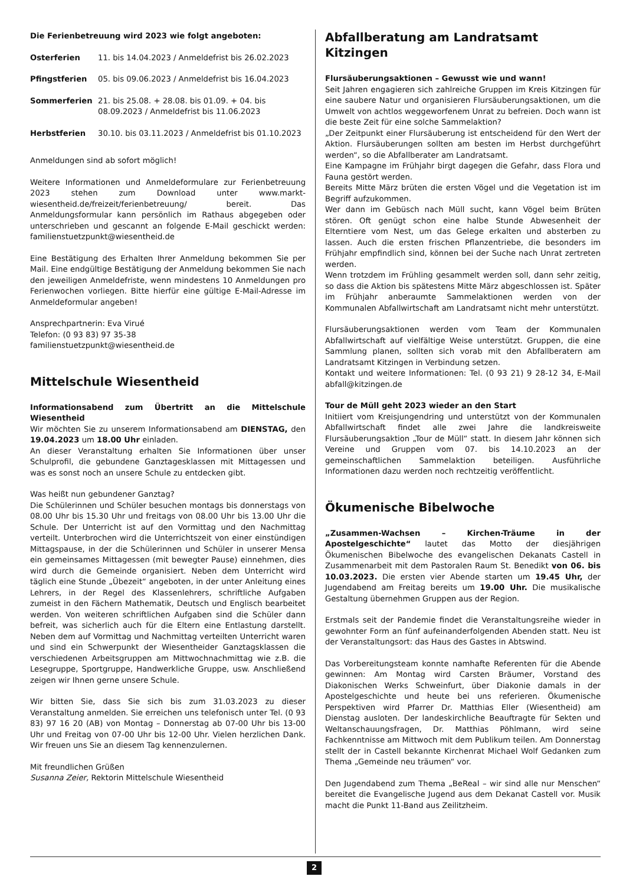Die Ferienbetreuung wird 2023 wie folgt angeboten:
| Osterferien | 11. bis 14.04.2023 / Anmeldefrist bis 26.02.2023 |
| Pfingstferien | 05. bis 09.06.2023 / Anmeldefrist bis 16.04.2023 |
| Sommerferien | 21. bis 25.08. + 28.08. bis 01.09. + 04. bis 08.09.2023 / Anmeldefrist bis 11.06.2023 |
| Herbstferien | 30.10. bis 03.11.2023 / Anmeldefrist bis 01.10.2023 |
Anmeldungen sind ab sofort möglich!
Weitere Informationen und Anmeldeformulare zur Ferienbetreuung 2023 stehen zum Download unter www.markt-wiesentheid.de/freizeit/ferienbetreuung/ bereit. Das Anmeldungsformular kann persönlich im Rathaus abgegeben oder unterschrieben und gescannt an folgende E-Mail geschickt werden: familienstuetzpunkt@wiesentheid.de
Eine Bestätigung des Erhalten Ihrer Anmeldung bekommen Sie per Mail. Eine endgültige Bestätigung der Anmeldung bekommen Sie nach den jeweiligen Anmeldefriste, wenn mindestens 10 Anmeldungen pro Ferienwochen vorliegen. Bitte hierfür eine gültige E-Mail-Adresse im Anmeldeformular angeben!
Ansprechpartnerin: Eva Virué
Telefon: (0 93 83) 97 35-38
familienstuetzpunkt@wiesentheid.de
Mittelschule Wiesentheid
Informationsabend zum Übertritt an die Mittelschule Wiesentheid
Wir möchten Sie zu unserem Informationsabend am DIENSTAG, den 19.04.2023 um 18.00 Uhr einladen.
An dieser Veranstaltung erhalten Sie Informationen über unser Schulprofil, die gebundene Ganztagesklassen mit Mittagessen und was es sonst noch an unsere Schule zu entdecken gibt.
Was heißt nun gebundener Ganztag?
Die Schülerinnen und Schüler besuchen montags bis donnerstags von 08.00 Uhr bis 15.30 Uhr und freitags von 08.00 Uhr bis 13.00 Uhr die Schule. Der Unterricht ist auf den Vormittag und den Nachmittag verteilt. Unterbrochen wird die Unterrichtszeit von einer einstündigen Mittagspause, in der die Schülerinnen und Schüler in unserer Mensa ein gemeinsames Mittagessen (mit bewegter Pause) einnehmen, dies wird durch die Gemeinde organisiert. Neben dem Unterricht wird täglich eine Stunde „Übezeit“ angeboten, in der unter Anleitung eines Lehrers, in der Regel des Klassenlehrers, schriftliche Aufgaben zumeist in den Fächern Mathematik, Deutsch und Englisch bearbeitet werden. Von weiteren schriftlichen Aufgaben sind die Schüler dann befreit, was sicherlich auch für die Eltern eine Entlastung darstellt. Neben dem auf Vormittag und Nachmittag verteilten Unterricht waren und sind ein Schwerpunkt der Wiesentheider Ganztagsklassen die verschiedenen Arbeitsgruppen am Mittwochnachmittag wie z.B. die Lesegruppe, Sportgruppe, Handwerkliche Gruppe, usw. Anschließend zeigen wir Ihnen gerne unsere Schule.
Wir bitten Sie, dass Sie sich bis zum 31.03.2023 zu dieser Veranstaltung anmelden. Sie erreichen uns telefonisch unter Tel. (0 93 83) 97 16 20 (AB) von Montag – Donnerstag ab 07-00 Uhr bis 13-00 Uhr und Freitag von 07-00 Uhr bis 12-00 Uhr. Vielen herzlichen Dank. Wir freuen uns Sie an diesem Tag kennenzulernen.
Mit freundlichen Grüßen
Susanna Zeier, Rektorin Mittelschule Wiesentheid
Abfallberatung am Landratsamt Kitzingen
Flursäuberungsaktionen – Gewusst wie und wann!
Seit Jahren engagieren sich zahlreiche Gruppen im Kreis Kitzingen für eine saubere Natur und organisieren Flursäuberungsaktionen, um die Umwelt von achtlos weggeworfenem Unrat zu befreien. Doch wann ist die beste Zeit für eine solche Sammelaktion?
„Der Zeitpunkt einer Flursäuberung ist entscheidend für den Wert der Aktion. Flursäuberungen sollten am besten im Herbst durchgeführt werden“, so die Abfallberater am Landratsamt.
Eine Kampagne im Frühjahr birgt dagegen die Gefahr, dass Flora und Fauna gestört werden.
Bereits Mitte März brüten die ersten Vögel und die Vegetation ist im Begriff aufzukommen.
Wer dann im Gebüsch nach Müll sucht, kann Vögel beim Brüten stören. Oft genügt schon eine halbe Stunde Abwesenheit der Elterntiere vom Nest, um das Gelege erkalten und absterben zu lassen. Auch die ersten frischen Pflanzentriebe, die besonders im Frühjahr empfindlich sind, können bei der Suche nach Unrat zertreten werden.
Wenn trotzdem im Frühling gesammelt werden soll, dann sehr zeitig, so dass die Aktion bis spätestens Mitte März abgeschlossen ist. Später im Frühjahr anberaumte Sammelaktionen werden von der Kommunalen Abfallwirtschaft am Landratsamt nicht mehr unterstützt.
Flursäuberungsaktionen werden vom Team der Kommunalen Abfallwirtschaft auf vielfältige Weise unterstützt. Gruppen, die eine Sammlung planen, sollten sich vorab mit den Abfallberatern am Landratsamt Kitzingen in Verbindung setzen.
Kontakt und weitere Informationen: Tel. (0 93 21) 9 28-12 34, E-Mail abfall@kitzingen.de
Tour de Müll geht 2023 wieder an den Start
Initiiert vom Kreisjungendring und unterstützt von der Kommunalen Abfallwirtschaft findet alle zwei Jahre die landkreisweite Flursäuberungsaktion „Tour de Müll“ statt. In diesem Jahr können sich Vereine und Gruppen vom 07. bis 14.10.2023 an der gemeinschaftlichen Sammelaktion beteiligen. Ausführliche Informationen dazu werden noch rechtzeitig veröffentlicht.
Ökumenische Bibelwoche
„Zusammen-Wachsen – Kirchen-Träume in der Apostelgeschichte“ lautet das Motto der diesjährigen Ökumenischen Bibelwoche des evangelischen Dekanats Castell in Zusammenarbeit mit dem Pastoralen Raum St. Benedikt von 06. bis 10.03.2023. Die ersten vier Abende starten um 19.45 Uhr, der Jugendabend am Freitag bereits um 19.00 Uhr. Die musikalische Gestaltung übernehmen Gruppen aus der Region.
Erstmals seit der Pandemie findet die Veranstaltungsreihe wieder in gewohnter Form an fünf aufeinanderfolgenden Abenden statt. Neu ist der Veranstaltungsort: das Haus des Gastes in Abtswind.
Das Vorbereitungsteam konnte namhafte Referenten für die Abende gewinnen: Am Montag wird Carsten Bräumer, Vorstand des Diakonischen Werks Schweinfurt, über Diakonie damals in der Apostelgeschichte und heute bei uns referieren. Ökumenische Perspektiven wird Pfarrer Dr. Matthias Eller (Wiesentheid) am Dienstag ausloten. Der landeskirchliche Beauftragte für Sekten und Weltanschauungsfragen, Dr. Matthias Pöhlmann, wird seine Fachkenntnisse am Mittwoch mit dem Publikum teilen. Am Donnerstag stellt der in Castell bekannte Kirchenrat Michael Wolf Gedanken zum Thema „Gemeinde neu träumen“ vor.
Den Jugendabend zum Thema „BeReal – wir sind alle nur Menschen“ bereitet die Evangelische Jugend aus dem Dekanat Castell vor. Musik macht die Punkt 11-Band aus Zeilitzheim.
2